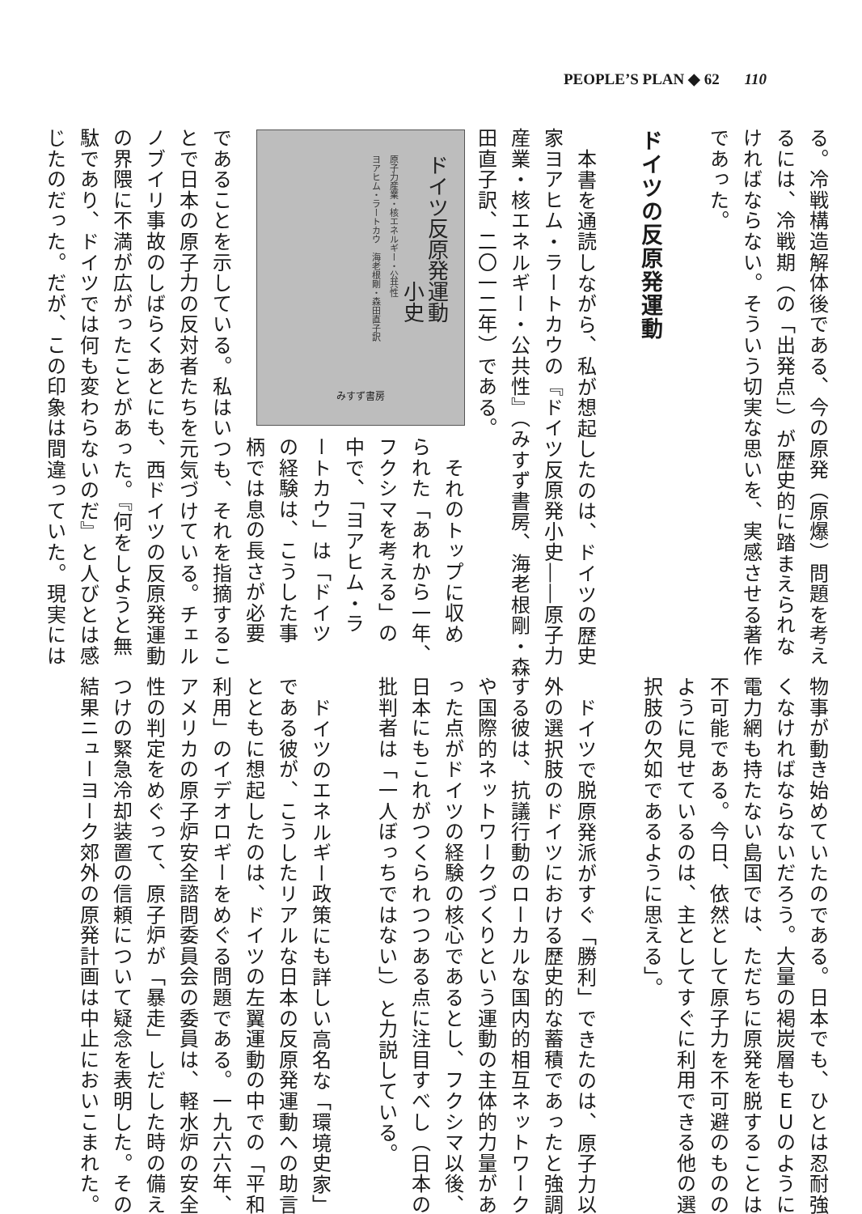PEOPLE’S PLAN ◆ 62 110
る。冷戦構造解体後である、今の原発（原爆）問題を考え
るには、冷戦期（の「出発点」）が歴史的に踏まえられな
ければならない。そういう切実な思いを、実感させる著作
であった。
ドイツの反原発運動
本書を通読しながら、私が想起したのは、ドイツの歴史
家ヨアヒム・ラートカウの『ドイツ反原発小史――原子力
産業・核エネルギー・公共性』（みすず書房、海老根剛・森
田直子訳、二〇一二年）である。
ドイツ反原発運動
　　　　　　小史
原子力産業・核エネルギー・公共性
ヨアヒム・ラートカウ　海老根剛・森田直子訳
みすず書房
それのトップに収め
られた「あれから一年、
フクシマを考える」の
中で、「ヨアヒム・ラ
ートカウ」は「ドイツ
の経験は、こうした事
柄では息の長さが必要
であることを示している。私はいつも、それを指摘するこ
とで日本の原子力の反対者たちを元気づけている。チェル
ノブイリ事故のしばらくあとにも、西ドイツの反原発運動
の界隈に不満が広がったことがあった。『何をしようと無
駄であり、ドイツでは何も変わらないのだ』と人びとは感
じたのだった。だが、この印象は間違っていた。現実には
物事が動き始めていたのである。日本でも、ひとは忍耐強
くなければならないだろう。大量の褐炭層もＥＵのように
電力網も持たない島国では、ただちに原発を脱することは
不可能である。今日、依然として原子力を不可避のものの
ように見せているのは、主としてすぐに利用できる他の選
択肢の欠如であるように思える」。
ドイツで脱原発派がすぐ「勝利」できたのは、原子力以
外の選択肢のドイツにおける歴史的な蓄積であったと強調
する彼は、抗議行動のローカルな国内的相互ネットワーク
や国際的ネットワークづくりという運動の主体的力量があ
った点がドイツの経験の核心であるとし、フクシマ以後、
日本にもこれがつくられつつある点に注目すべし（日本の
批判者は「一人ぼっちではない」）と力説している。
ドイツのエネルギー政策にも詳しい高名な「環境史家」
である彼が、こうしたリアルな日本の反原発運動への助言
とともに想起したのは、ドイツの左翼運動の中での「平和
利用」のイデオロギーをめぐる問題である。一九六六年、
アメリカの原子炉安全諮問委員会の委員は、軽水炉の安全
性の判定をめぐって、原子炉が「暴走」しだした時の備え
つけの緊急冷却装置の信頼について疑念を表明した。その
結果ニューヨーク郊外の原発計画は中止においこまれた。